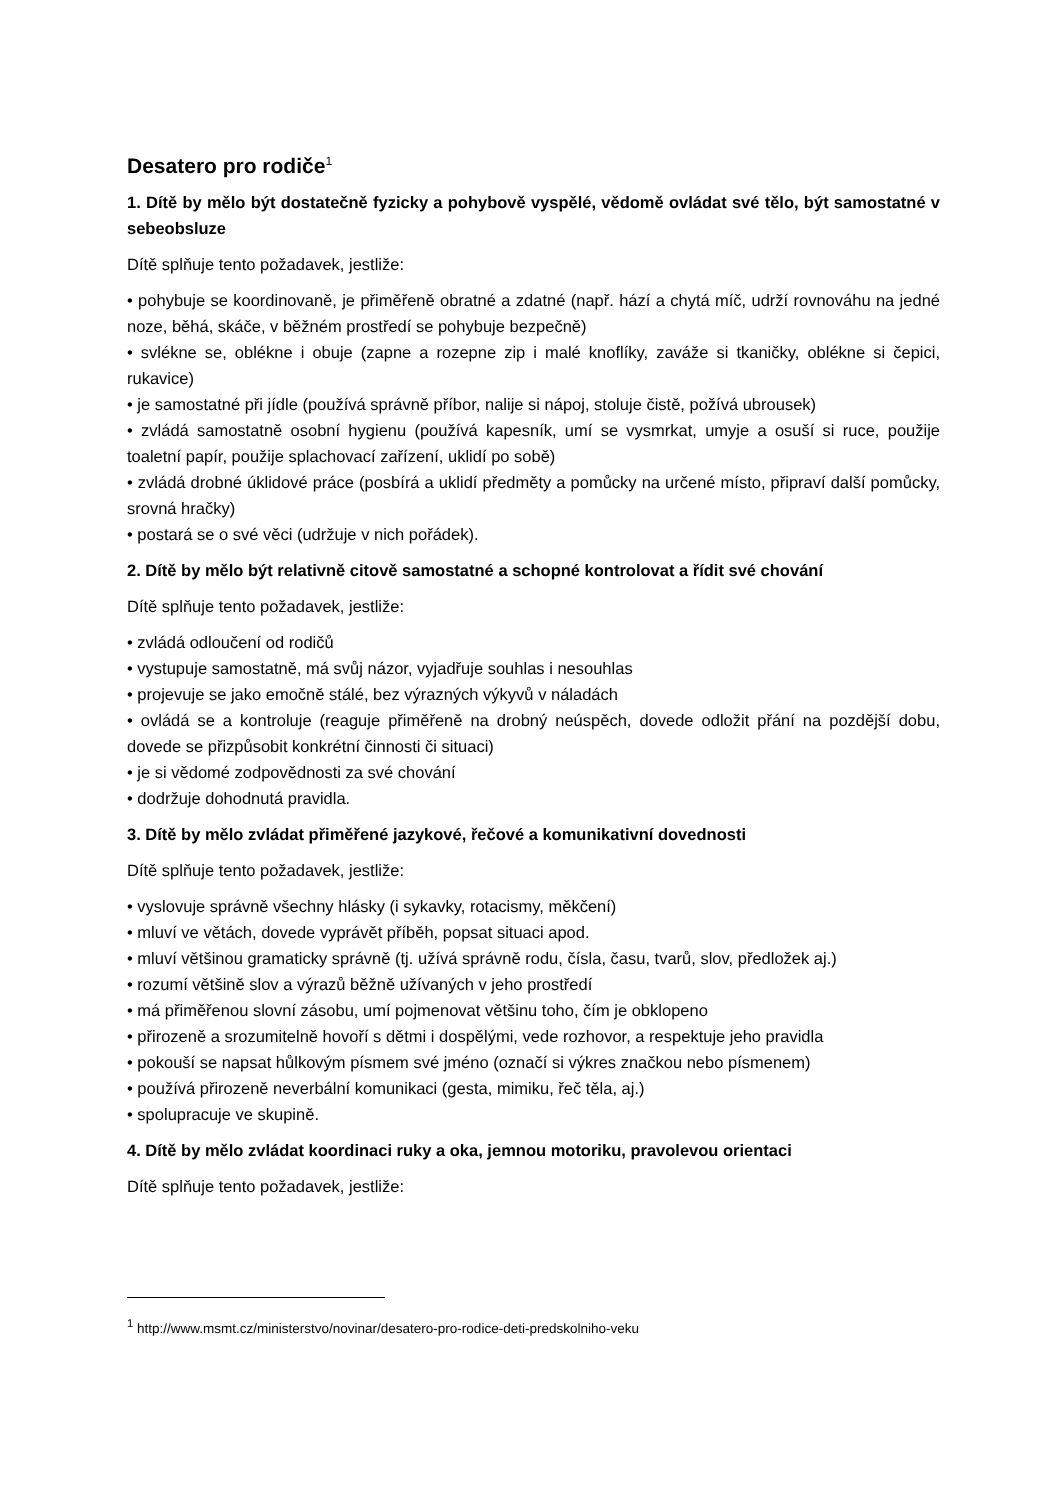Desatero pro rodiče<sup>1</sup>
1. Dítě by mělo být dostatečně fyzicky a pohybově vyspělé, vědomě ovládat své tělo, být samostatné v sebeobsluze
Dítě splňuje tento požadavek, jestliže:
• pohybuje se koordinovaně, je přiměřeně obratné a zdatné (např. hází a chytá míč, udrží rovnováhu na jedné noze, běhá, skáče, v běžném prostředí se pohybuje bezpečně)
• svlékne se, oblékne i obuje (zapne a rozepne zip i malé knoflíky, zaváže si tkaničky, oblékne si čepici, rukavice)
• je samostatné při jídle (používá správně příbor, nalije si nápoj, stoluje čistě, požívá ubrousek)
• zvládá samostatně osobní hygienu (používá kapesník, umí se vysmrkat, umyje a osuší si ruce, použije toaletní papír, použije splachovací zařízení, uklidí po sobě)
• zvládá drobné úklidové práce (posbírá a uklidí předměty a pomůcky na určené místo, připraví další pomůcky, srovná hračky)
• postará se o své věci (udržuje v nich pořádek).
2. Dítě by mělo být relativně citově samostatné a schopné kontrolovat a řídit své chování
Dítě splňuje tento požadavek, jestliže:
• zvládá odloučení od rodičů
• vystupuje samostatně, má svůj názor, vyjadřuje souhlas i nesouhlas
• projevuje se jako emočně stálé, bez výrazných výkyvů v náladách
• ovládá se a kontroluje (reaguje přiměřeně na drobný neúspěch, dovede odložit přání na pozdější dobu, dovede se přizpůsobit konkrétní činnosti či situaci)
• je si vědomé zodpovědnosti za své chování
• dodržuje dohodnutá pravidla.
3. Dítě by mělo zvládat přiměřené jazykové, řečové a komunikativní dovednosti
Dítě splňuje tento požadavek, jestliže:
• vyslovuje správně všechny hlásky (i sykavky, rotacismy, měkčení)
• mluví ve větách, dovede vyprávět příběh, popsat situaci apod.
• mluví většinou gramaticky správně (tj. užívá správně rodu, čísla, času, tvarů, slov, předložek aj.)
• rozumí většině slov a výrazů běžně užívaných v jeho prostředí
• má přiměřenou slovní zásobu, umí pojmenovat většinu toho, čím je obklopeno
• přirozeně a srozumitelně hovoří s dětmi i dospělými, vede rozhovor, a respektuje jeho pravidla
• pokouší se napsat hůlkovým písmem své jméno (označí si výkres značkou nebo písmenem)
• používá přirozeně neverbální komunikaci (gesta, mimiku, řeč těla, aj.)
• spolupracuje ve skupině.
4. Dítě by mělo zvládat koordinaci ruky a oka, jemnou motoriku, pravolevou orientaci
Dítě splňuje tento požadavek, jestliže:
<sup>1</sup> http://www.msmt.cz/ministerstvo/novinar/desatero-pro-rodice-deti-predskolniho-veku